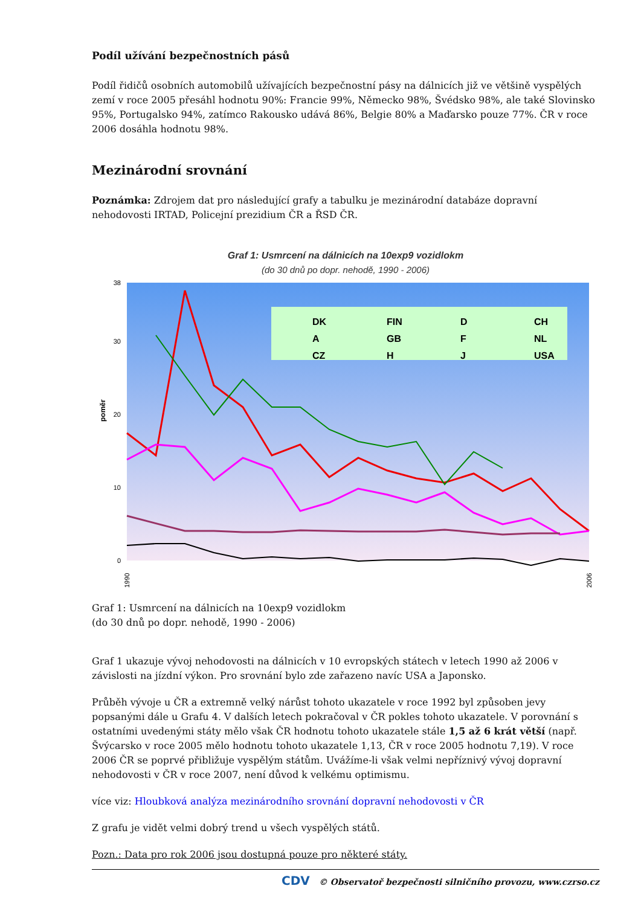Podíl užívání bezpečnostních pásů
Podíl řidičů osobních automobilů užívajících bezpečnostní pásy na dálnicích již ve většině vyspělých zemí v roce 2005 přesáhl hodnotu 90%: Francie 99%, Německo 98%, Švédsko 98%, ale také Slovinsko 95%, Portugalsko 94%, zatímco Rakousko udává 86%, Belgie 80% a Maďarsko pouze 77%. ČR v roce 2006 dosáhla hodnotu 98%.
Mezinárodní srovnání
Poznámka: Zdrojem dat pro následující grafy a tabulku je mezinárodní databáze dopravní nehodovosti IRTAD, Policejní prezidium ČR a ŘSD ČR.
Graf 1: Usmrcení na dálnicích na 10exp9 vozidlokm
(do 30 dnů po dopr. nehodě, 1990 - 2006)
poměr
0
10
20
30
38
DK
FIN
D
CH
A
GB
F
NL
CZ
H
J
USA
1990
2006
Graf 1: Usmrcení na dálnicích na 10exp9 vozidlokm
(do 30 dnů po dopr. nehodě, 1990 - 2006)
Graf 1 ukazuje vývoj nehodovosti na dálnicích v 10 evropských státech v letech 1990 až 2006 v závislosti na jízdní výkon. Pro srovnání bylo zde zařazeno navíc USA a Japonsko.
Průběh vývoje u ČR a extremně velký nárůst tohoto ukazatele v roce 1992 byl způsoben jevy popsanými dále u Grafu 4. V dalších letech pokračoval v ČR pokles tohoto ukazatele. V porovnání s ostatními uvedenými státy mělo však ČR hodnotu tohoto ukazatele stále 1,5 až 6 krát větší (např. Švýcarsko v roce 2005 mělo hodnotu tohoto ukazatele 1,13, ČR v roce 2005 hodnotu 7,19). V roce 2006 ČR se poprvé přibližuje vyspělým státům. Uvážíme-li však velmi nepříznivý vývoj dopravní nehodovosti v ČR v roce 2007, není důvod k velkému optimismu.
více viz: Hloubková analýza mezinárodního srovnání dopravní nehodovosti v ČR
Z grafu je vidět velmi dobrý trend u všech vyspělých států.
Pozn.: Data pro rok 2006 jsou dostupná pouze pro některé státy.
CDV © Observatoř bezpečnosti silničního provozu, www.czrso.cz